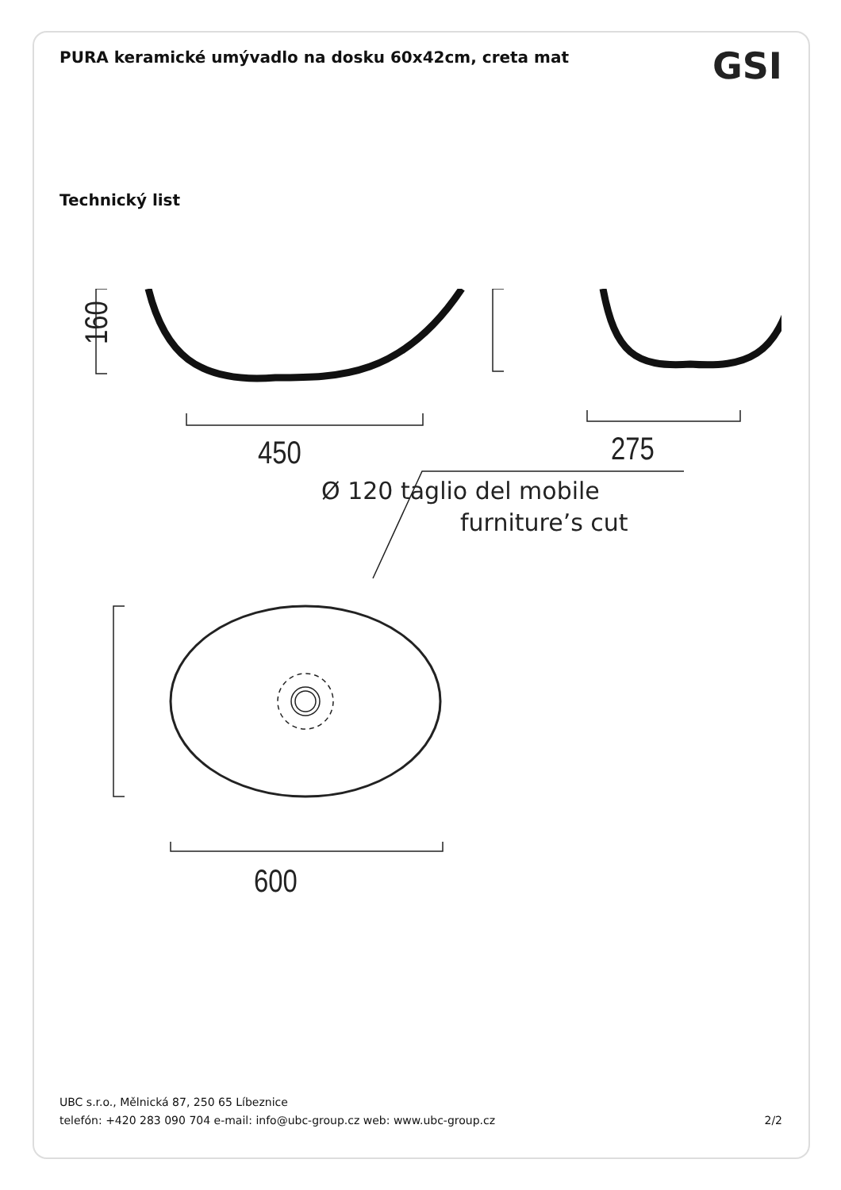PURA keramické umývadlo na dosku 60x42cm, creta mat
GSI
Technický list
160
450
275
600
Ø 120 taglio del mobile
furniture’s cut
UBC s.r.o., Mělnická 87, 250 65 Líbeznice
telefón: +420 283 090 704 e-mail: info@ubc-group.cz web: www.ubc-group.cz 2/2